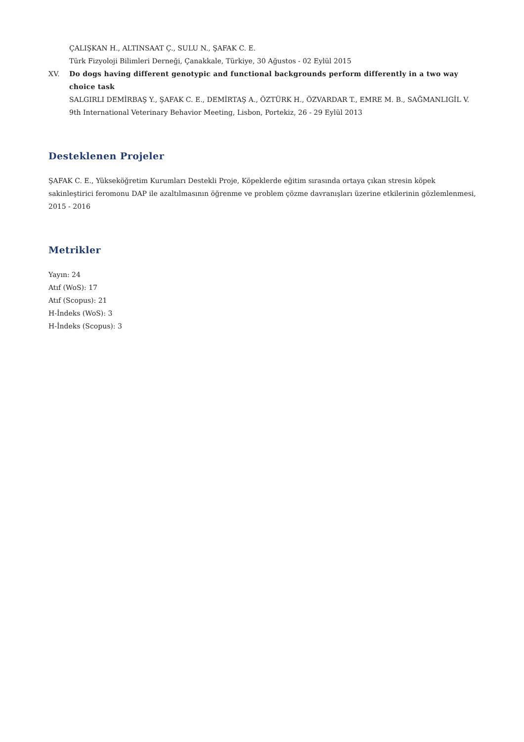ÇALIŞKAN H., ALTINSAAT Ç., SULU N., ŞAFAK C. E.
Türk Fizyoloji Bilimleri Derneği, Çanakkale, Türkiye, 30 Ağustos - 02 Eylül 2015
XV. Do dogs having different genotypic and functional backgrounds perform differently in a two way choice task
SALGIRLI DEMİRBAŞ Y., ŞAFAK C. E., DEMİRTAŞ A., ÖZTÜRK H., ÖZVARDAR T., EMRE M. B., SAĞMANLIGİL V.
9th International Veterinary Behavior Meeting, Lisbon, Portekiz, 26 - 29 Eylül 2013
Desteklenen Projeler
ŞAFAK C. E., Yükseköğretim Kurumları Destekli Proje, Köpeklerde eğitim sırasında ortaya çıkan stresin köpek sakinleştirici feromonu DAP ile azaltılmasının öğrenme ve problem çözme davranışları üzerine etkilerinin gözlemlenmesi, 2015 - 2016
Metrikler
Yayın: 24
Atıf (WoS): 17
Atıf (Scopus): 21
H-İndeks (WoS): 3
H-İndeks (Scopus): 3